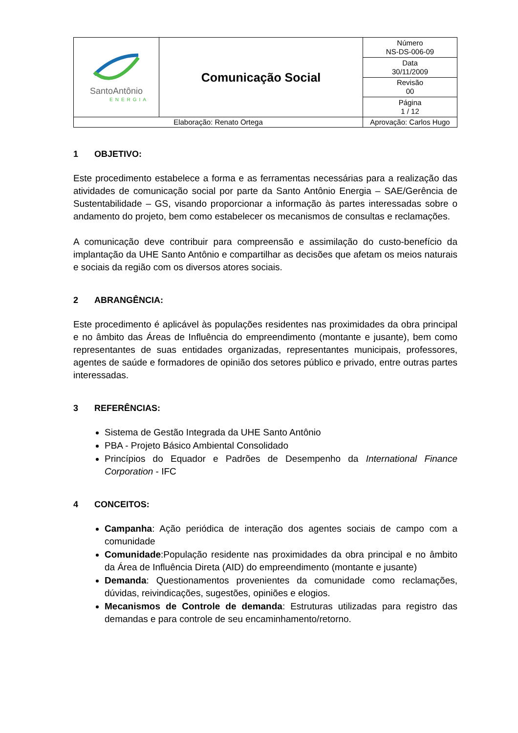| SantoAntônio ENERGIA | Comunicação Social | | Número NS-DS-006-09 |
| | | | Data 30/11/2009 |
| | | | Revisão 00 |
| | | | Página 1 / 12 |
| Elaboração: Renato Ortega | | Aprovação: Carlos Hugo | |
1 OBJETIVO:
Este procedimento estabelece a forma e as ferramentas necessárias para a realização das atividades de comunicação social por parte da Santo Antônio Energia – SAE/Gerência de Sustentabilidade – GS, visando proporcionar a informação às partes interessadas sobre o andamento do projeto, bem como estabelecer os mecanismos de consultas e reclamações.
A comunicação deve contribuir para compreensão e assimilação do custo-benefício da implantação da UHE Santo Antônio e compartilhar as decisões que afetam os meios naturais e sociais da região com os diversos atores sociais.
2 ABRANGÊNCIA:
Este procedimento é aplicável às populações residentes nas proximidades da obra principal e no âmbito das Áreas de Influência do empreendimento (montante e jusante), bem como representantes de suas entidades organizadas, representantes municipais, professores, agentes de saúde e formadores de opinião dos setores público e privado, entre outras partes interessadas.
3 REFERÊNCIAS:
Sistema de Gestão Integrada da UHE Santo Antônio
PBA - Projeto Básico Ambiental Consolidado
Princípios do Equador e Padrões de Desempenho da International Finance Corporation - IFC
4 CONCEITOS:
Campanha: Ação periódica de interação dos agentes sociais de campo com a comunidade
Comunidade:População residente nas proximidades da obra principal e no âmbito da Área de Influência Direta (AID) do empreendimento (montante e jusante)
Demanda: Questionamentos provenientes da comunidade como reclamações, dúvidas, reivindicações, sugestões, opiniões e elogios.
Mecanismos de Controle de demanda: Estruturas utilizadas para registro das demandas e para controle de seu encaminhamento/retorno.